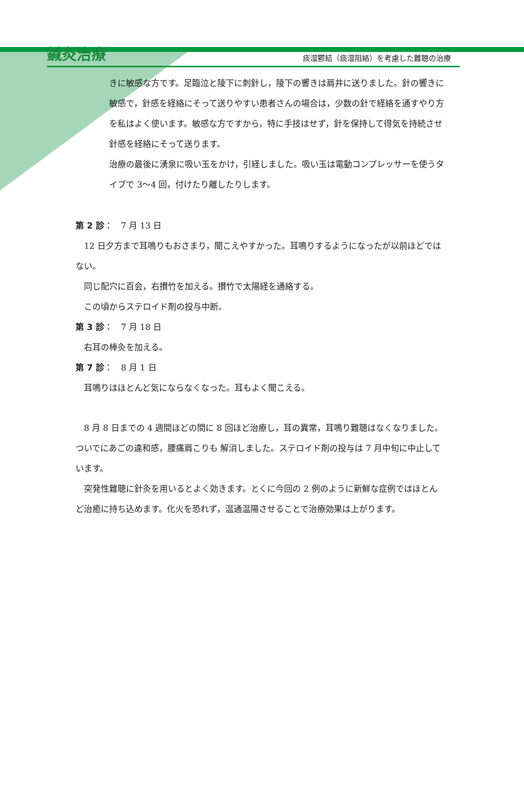鍼灸治療
痰湿鬱結（痰湿阻絡）を考慮した難聴の治療
きに敏感な方です。足臨泣と陵下に刺針し，陵下の響きは肩井に送りました。針の響きに敏感で，針感を経絡にそって送りやすい患者さんの場合は，少数の針で経絡を通すやり方を私はよく使います。敏感な方ですから，特に手技はせず，針を保持して得気を持続させ針感を経絡にそって送ります。
治療の最後に湧泉に吸い玉をかけ，引経しました。吸い玉は電動コンプレッサーを使うタイプで 3～4 回，付けたり離したりします。
第 2 診：　7 月 13 日
　12 日夕方まで耳鳴りもおさまり，聞こえやすかった。耳鳴りするようになったが以前ほどではない。
　同じ配穴に百会，右攅竹を加える。攅竹で太陽経を通絡する。
　この頃からステロイド剤の投与中断。
第 3 診：　7 月 18 日
　右耳の棒灸を加える。
第 7 診：　8 月 1 日
　耳鳴りはほとんど気にならなくなった。耳もよく聞こえる。
　8 月 8 日までの 4 週間ほどの間に 8 回ほど治療し，耳の異常，耳鳴り難聴はなくなりました。ついでにあごの違和感，腰痛肩こりも 解消しました。ステロイド剤の投与は 7 月中旬に中止しています。
　突発性難聴に針灸を用いるとよく効きます。とくに今回の 2 例のように新鮮な症例ではほとんど治癒に持ち込めます。化火を恐れず，温通温陽させることで治療効果は上がります。